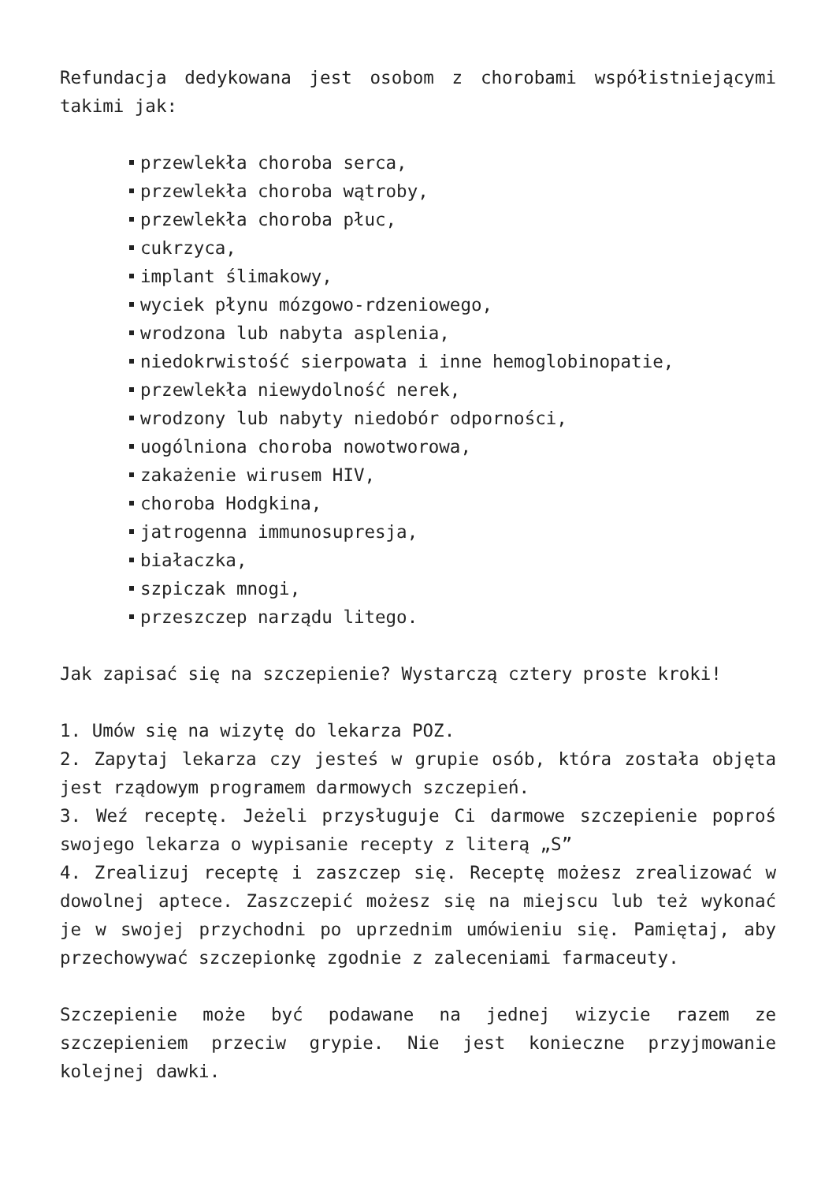Refundacja dedykowana jest osobom z chorobami współistniejącymi takimi jak:
przewlekła choroba serca,
przewlekła choroba wątroby,
przewlekła choroba płuc,
cukrzyca,
implant ślimakowy,
wyciek płynu mózgowo-rdzeniowego,
wrodzona lub nabyta asplenia,
niedokrwistość sierpowata i inne hemoglobinopatie,
przewlekła niewydolność nerek,
wrodzony lub nabyty niedobór odporności,
uogólniona choroba nowotworowa,
zakażenie wirusem HIV,
choroba Hodgkina,
jatrogenna immunosupresja,
białaczka,
szpiczak mnogi,
przeszczep narządu litego.
Jak zapisać się na szczepienie? Wystarczą cztery proste kroki!
1. Umów się na wizytę do lekarza POZ.
2. Zapytaj lekarza czy jesteś w grupie osób, która została objęta jest rządowym programem darmowych szczepień.
3. Weź receptę. Jeżeli przysługuje Ci darmowe szczepienie poproś swojego lekarza o wypisanie recepty z literą „S”
4. Zrealizuj receptę i zaszczep się. Receptę możesz zrealizować w dowolnej aptece. Zaszczepić możesz się na miejscu lub też wykonać je w swojej przychodni po uprzednim umówieniu się. Pamiętaj, aby przechowywać szczepionkę zgodnie z zaleceniami farmaceuty.
Szczepienie może być podawane na jednej wizycie razem ze szczepieniem przeciw grypie. Nie jest konieczne przyjmowanie kolejnej dawki.